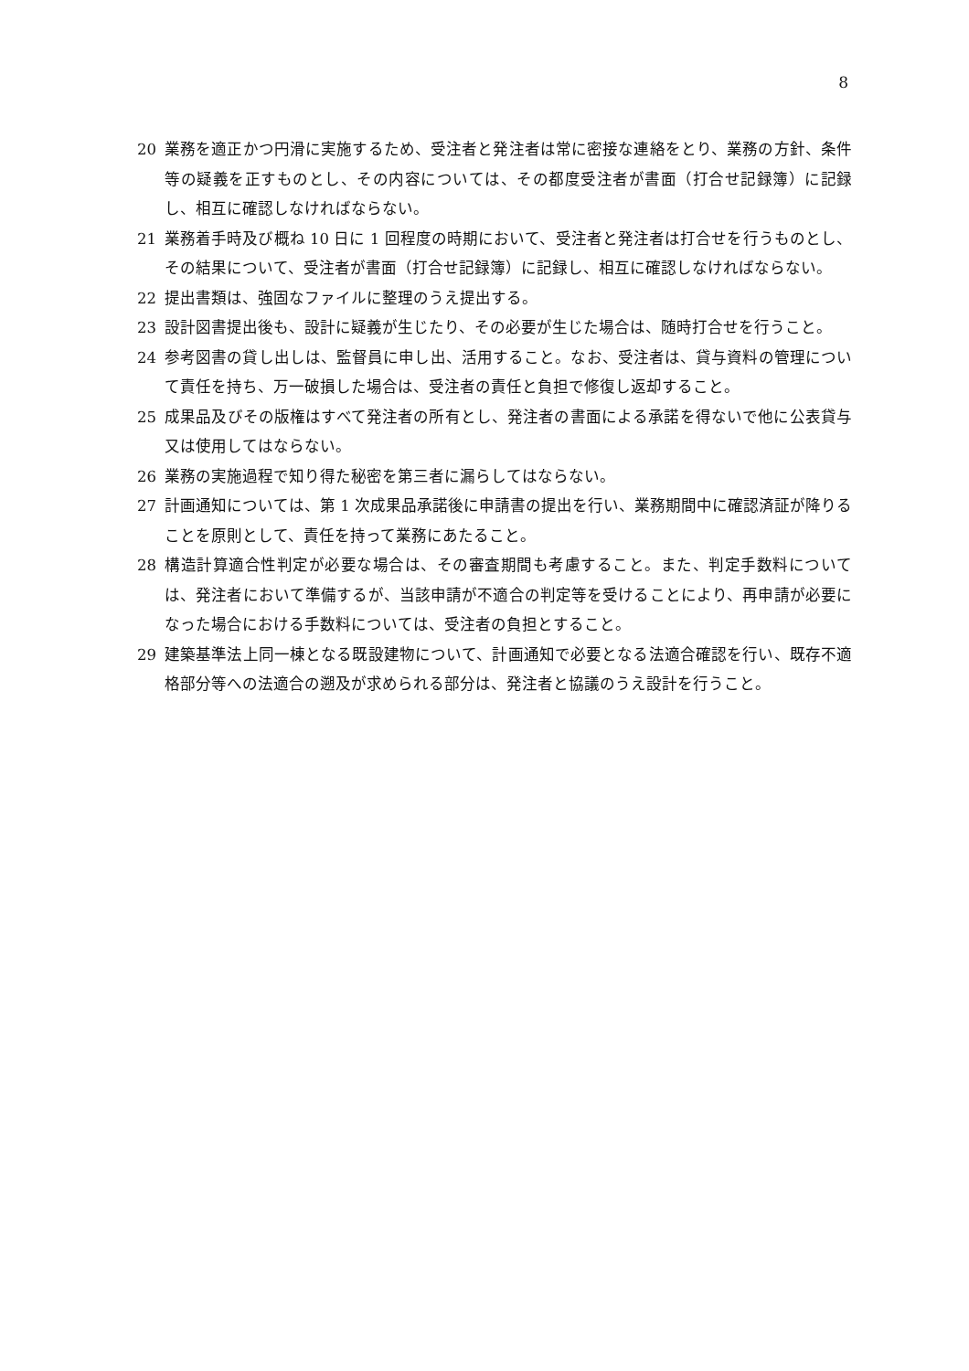8
20 業務を適正かつ円滑に実施するため、受注者と発注者は常に密接な連絡をとり、業務の方針、条件等の疑義を正すものとし、その内容については、その都度受注者が書面（打合せ記録簿）に記録し、相互に確認しなければならない。
21 業務着手時及び概ね 10 日に 1 回程度の時期において、受注者と発注者は打合せを行うものとし、その結果について、受注者が書面（打合せ記録簿）に記録し、相互に確認しなければならない。
22 提出書類は、強固なファイルに整理のうえ提出する。
23 設計図書提出後も、設計に疑義が生じたり、その必要が生じた場合は、随時打合せを行うこと。
24 参考図書の貸し出しは、監督員に申し出、活用すること。なお、受注者は、貸与資料の管理について責任を持ち、万一破損した場合は、受注者の責任と負担で修復し返却すること。
25 成果品及びその版権はすべて発注者の所有とし、発注者の書面による承諾を得ないで他に公表貸与又は使用してはならない。
26 業務の実施過程で知り得た秘密を第三者に漏らしてはならない。
27 計画通知については、第 1 次成果品承諾後に申請書の提出を行い、業務期間中に確認済証が降りることを原則として、責任を持って業務にあたること。
28 構造計算適合性判定が必要な場合は、その審査期間も考慮すること。また、判定手数料については、発注者において準備するが、当該申請が不適合の判定等を受けることにより、再申請が必要になった場合における手数料については、受注者の負担とすること。
29 建築基準法上同一棟となる既設建物について、計画通知で必要となる法適合確認を行い、既存不適格部分等への法適合の遡及が求められる部分は、発注者と協議のうえ設計を行うこと。